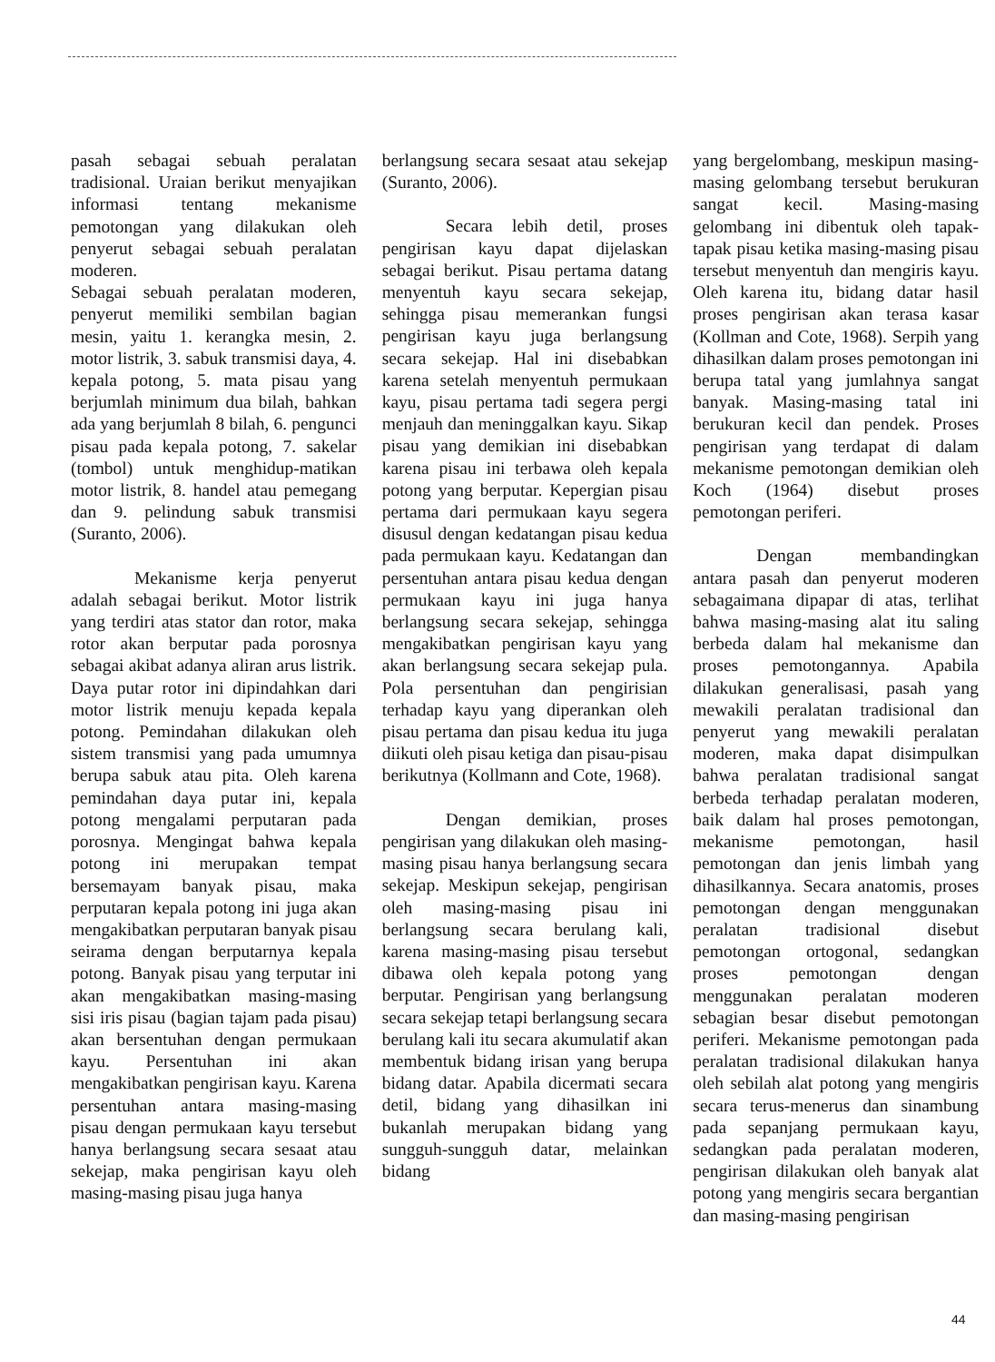pasah sebagai sebuah peralatan tradisional. Uraian berikut menyajikan informasi tentang mekanisme pemotongan yang dilakukan oleh penyerut sebagai sebuah peralatan moderen.
Sebagai sebuah peralatan moderen, penyerut memiliki sembilan bagian mesin, yaitu 1. kerangka mesin, 2. motor listrik, 3. sabuk transmisi daya, 4. kepala potong, 5. mata pisau yang berjumlah minimum dua bilah, bahkan ada yang berjumlah 8 bilah, 6. pengunci pisau pada kepala potong, 7. sakelar (tombol) untuk menghidup-matikan motor listrik, 8. handel atau pemegang dan 9. pelindung sabuk transmisi (Suranto, 2006).
Mekanisme kerja penyerut adalah sebagai berikut. Motor listrik yang terdiri atas stator dan rotor, maka rotor akan berputar pada porosnya sebagai akibat adanya aliran arus listrik. Daya putar rotor ini dipindahkan dari motor listrik menuju kepada kepala potong. Pemindahan dilakukan oleh sistem transmisi yang pada umumnya berupa sabuk atau pita. Oleh karena pemindahan daya putar ini, kepala potong mengalami perputaran pada porosnya. Mengingat bahwa kepala potong ini merupakan tempat bersemayam banyak pisau, maka perputaran kepala potong ini juga akan mengakibatkan perputaran banyak pisau seirama dengan berputarnya kepala potong. Banyak pisau yang terputar ini akan mengakibatkan masing-masing sisi iris pisau (bagian tajam pada pisau) akan bersentuhan dengan permukaan kayu. Persentuhan ini akan mengakibatkan pengirisan kayu. Karena persentuhan antara masing-masing pisau dengan permukaan kayu tersebut hanya berlangsung secara sesaat atau sekejap, maka pengirisan kayu oleh masing-masing pisau juga hanya
berlangsung secara sesaat atau sekejap (Suranto, 2006).
Secara lebih detil, proses pengirisan kayu dapat dijelaskan sebagai berikut. Pisau pertama datang menyentuh kayu secara sekejap, sehingga pisau memerankan fungsi pengirisan kayu juga berlangsung secara sekejap. Hal ini disebabkan karena setelah menyentuh permukaan kayu, pisau pertama tadi segera pergi menjauh dan meninggalkan kayu. Sikap pisau yang demikian ini disebabkan karena pisau ini terbawa oleh kepala potong yang berputar. Kepergian pisau pertama dari permukaan kayu segera disusul dengan kedatangan pisau kedua pada permukaan kayu. Kedatangan dan persentuhan antara pisau kedua dengan permukaan kayu ini juga hanya berlangsung secara sekejap, sehingga mengakibatkan pengirisan kayu yang akan berlangsung secara sekejap pula. Pola persentuhan dan pengirisian terhadap kayu yang diperankan oleh pisau pertama dan pisau kedua itu juga diikuti oleh pisau ketiga dan pisau-pisau berikutnya (Kollmann and Cote, 1968).
Dengan demikian, proses pengirisan yang dilakukan oleh masing-masing pisau hanya berlangsung secara sekejap. Meskipun sekejap, pengirisan oleh masing-masing pisau ini berlangsung secara berulang kali, karena masing-masing pisau tersebut dibawa oleh kepala potong yang berputar. Pengirisan yang berlangsung secara sekejap tetapi berlangsung secara berulang kali itu secara akumulatif akan membentuk bidang irisan yang berupa bidang datar. Apabila dicermati secara detil, bidang yang dihasilkan ini bukanlah merupakan bidang yang sungguh-sungguh datar, melainkan bidang
yang bergelombang, meskipun masing-masing gelombang tersebut berukuran sangat kecil. Masing-masing gelombang ini dibentuk oleh tapak-tapak pisau ketika masing-masing pisau tersebut menyentuh dan mengiris kayu. Oleh karena itu, bidang datar hasil proses pengirisan akan terasa kasar (Kollman and Cote, 1968). Serpih yang dihasilkan dalam proses pemotongan ini berupa tatal yang jumlahnya sangat banyak. Masing-masing tatal ini berukuran kecil dan pendek. Proses pengirisan yang terdapat di dalam mekanisme pemotongan demikian oleh Koch (1964) disebut proses pemotongan periferi.
Dengan membandingkan antara pasah dan penyerut moderen sebagaimana dipapar di atas, terlihat bahwa masing-masing alat itu saling berbeda dalam hal mekanisme dan proses pemotongannya. Apabila dilakukan generalisasi, pasah yang mewakili peralatan tradisional dan penyerut yang mewakili peralatan moderen, maka dapat disimpulkan bahwa peralatan tradisional sangat berbeda terhadap peralatan moderen, baik dalam hal proses pemotongan, mekanisme pemotongan, hasil pemotongan dan jenis limbah yang dihasilkannya. Secara anatomis, proses pemotongan dengan menggunakan peralatan tradisional disebut pemotongan ortogonal, sedangkan proses pemotongan dengan menggunakan peralatan moderen sebagian besar disebut pemotongan periferi. Mekanisme pemotongan pada peralatan tradisional dilakukan hanya oleh sebilah alat potong yang mengiris secara terus-menerus dan sinambung pada sepanjang permukaan kayu, sedangkan pada peralatan moderen, pengirisan dilakukan oleh banyak alat potong yang mengiris secara bergantian dan masing-masing pengirisan
44